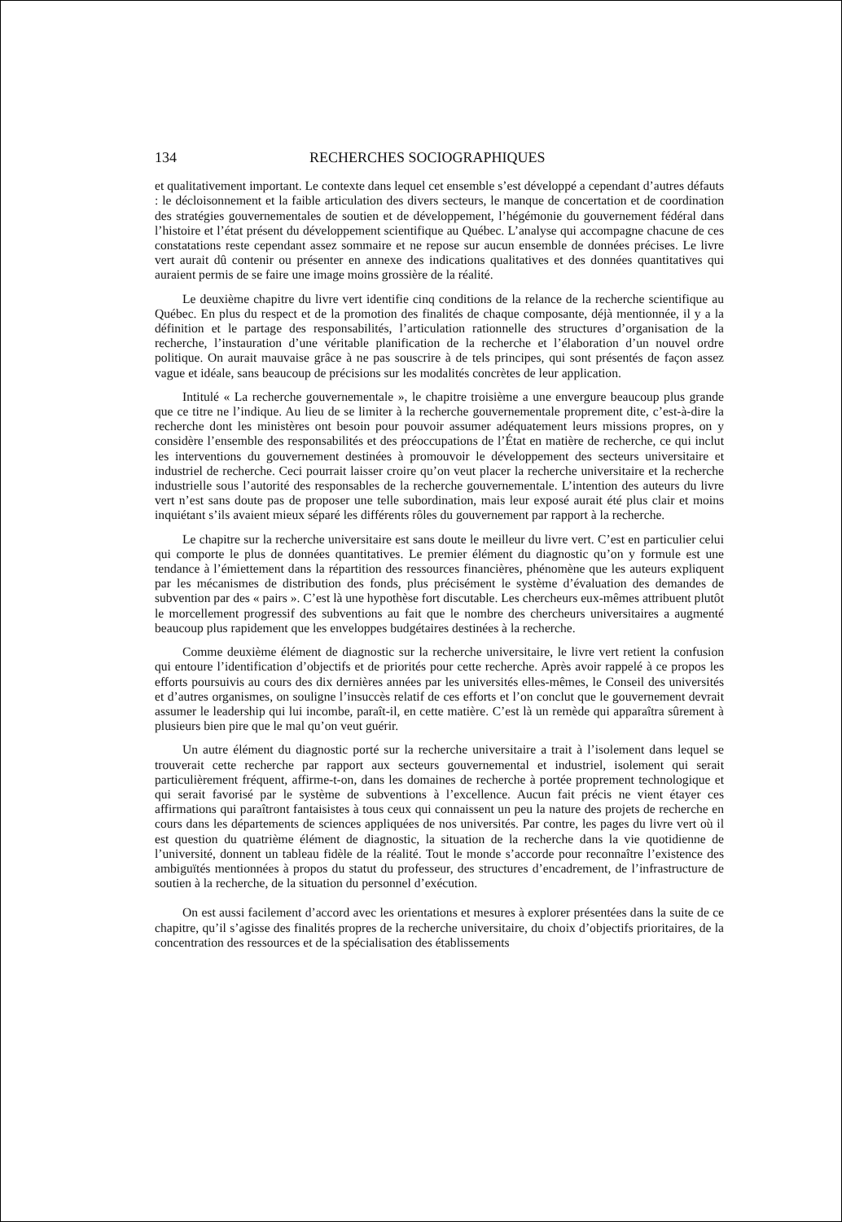134 RECHERCHES SOCIOGRAPHIQUES
et qualitativement important. Le contexte dans lequel cet ensemble s’est développé a cependant d’autres défauts : le décloisonnement et la faible articulation des divers secteurs, le manque de concertation et de coordination des stratégies gouvernementales de soutien et de développement, l’hégémonie du gouvernement fédéral dans l’histoire et l’état présent du développement scientifique au Québec. L’analyse qui accompagne chacune de ces constatations reste cependant assez sommaire et ne repose sur aucun ensemble de données précises. Le livre vert aurait dû contenir ou présenter en annexe des indications qualitatives et des données quantitatives qui auraient permis de se faire une image moins grossière de la réalité.
Le deuxième chapitre du livre vert identifie cinq conditions de la relance de la recherche scientifique au Québec. En plus du respect et de la promotion des finalités de chaque composante, déjà mentionnée, il y a la définition et le partage des responsabilités, l’articulation rationnelle des structures d’organisation de la recherche, l’instauration d’une véritable planification de la recherche et l’élaboration d’un nouvel ordre politique. On aurait mauvaise grâce à ne pas souscrire à de tels principes, qui sont présentés de façon assez vague et idéale, sans beaucoup de précisions sur les modalités concrètes de leur application.
Intitulé « La recherche gouvernementale », le chapitre troisième a une envergure beaucoup plus grande que ce titre ne l’indique. Au lieu de se limiter à la recherche gouvernementale proprement dite, c’est-à-dire la recherche dont les ministères ont besoin pour pouvoir assumer adéquatement leurs missions propres, on y considère l’ensemble des responsabilités et des préoccupations de l’État en matière de recherche, ce qui inclut les interventions du gouvernement destinées à promouvoir le développement des secteurs universitaire et industriel de recherche. Ceci pourrait laisser croire qu’on veut placer la recherche universitaire et la recherche industrielle sous l’autorité des responsables de la recherche gouvernementale. L’intention des auteurs du livre vert n’est sans doute pas de proposer une telle subordination, mais leur exposé aurait été plus clair et moins inquiétant s’ils avaient mieux séparé les différents rôles du gouvernement par rapport à la recherche.
Le chapitre sur la recherche universitaire est sans doute le meilleur du livre vert. C’est en particulier celui qui comporte le plus de données quantitatives. Le premier élément du diagnostic qu’on y formule est une tendance à l’émiettement dans la répartition des ressources financières, phénomène que les auteurs expliquent par les mécanismes de distribution des fonds, plus précisément le système d’évaluation des demandes de subvention par des « pairs ». C’est là une hypothèse fort discutable. Les chercheurs eux-mêmes attribuent plutôt le morcellement progressif des subventions au fait que le nombre des chercheurs universitaires a augmenté beaucoup plus rapidement que les enveloppes budgétaires destinées à la recherche.
Comme deuxième élément de diagnostic sur la recherche universitaire, le livre vert retient la confusion qui entoure l’identification d’objectifs et de priorités pour cette recherche. Après avoir rappelé à ce propos les efforts poursuivis au cours des dix dernières années par les universités elles-mêmes, le Conseil des universités et d’autres organismes, on souligne l’insuccès relatif de ces efforts et l’on conclut que le gouvernement devrait assumer le leadership qui lui incombe, paraît-il, en cette matière. C’est là un remède qui apparaîtra sûrement à plusieurs bien pire que le mal qu’on veut guérir.
Un autre élément du diagnostic porté sur la recherche universitaire a trait à l’isolement dans lequel se trouverait cette recherche par rapport aux secteurs gouvernemental et industriel, isolement qui serait particulièrement fréquent, affirme-t-on, dans les domaines de recherche à portée proprement technologique et qui serait favorisé par le système de subventions à l’excellence. Aucun fait précis ne vient étayer ces affirmations qui paraîtront fantaisistes à tous ceux qui connaissent un peu la nature des projets de recherche en cours dans les départements de sciences appliquées de nos universités. Par contre, les pages du livre vert où il est question du quatrième élément de diagnostic, la situation de la recherche dans la vie quotidienne de l’université, donnent un tableau fidèle de la réalité. Tout le monde s’accorde pour reconnaître l’existence des ambiguïtés mentionnées à propos du statut du professeur, des structures d’encadrement, de l’infrastructure de soutien à la recherche, de la situation du personnel d’exécution.
On est aussi facilement d’accord avec les orientations et mesures à explorer présentées dans la suite de ce chapitre, qu’il s’agisse des finalités propres de la recherche universitaire, du choix d’objectifs prioritaires, de la concentration des ressources et de la spécialisation des établissements